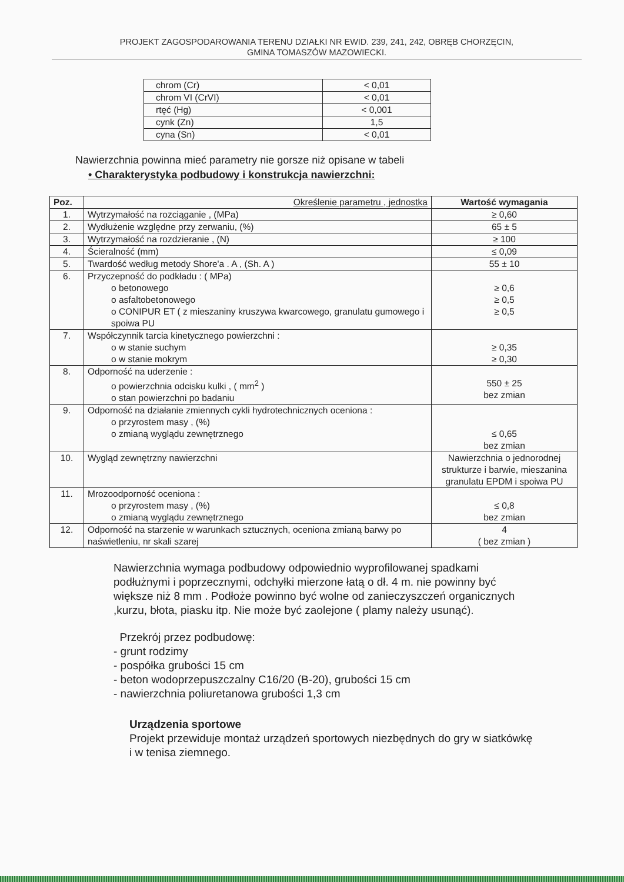PROJEKT ZAGOSPODAROWANIA TERENU DZIAŁKI NR EWID. 239, 241, 242, OBRĘB CHORZĘCIN,
GMINA TOMASZÓW MAZOWIECKI.
| chrom (Cr) | < 0,01 |
| chrom VI (CrVI) | < 0,01 |
| rtęć (Hg) | < 0,001 |
| cynk (Zn) | 1,5 |
| cyna (Sn) | < 0,01 |
Nawierzchnia powinna mieć parametry nie gorsze niż opisane w tabeli
• Charakterystyka podbudowy i konstrukcja nawierzchni:
| Poz. | Określenie parametru , jednostka | Wartość wymagania |
| --- | --- | --- |
| 1. | Wytrzymałość na rozciąganie , (MPa) | ≥ 0,60 |
| 2. | Wydłużenie względne przy zerwaniu, (%) | 65 ± 5 |
| 3. | Wytrzymałość na rozdzieranie , (N) | ≥ 100 |
| 4. | Ścieralność (mm) | ≤ 0,09 |
| 5. | Twardość według metody Shore'a . A , (Sh. A ) | 55 ± 10 |
| 6. | Przyczepność do podkładu : ( MPa) o betonowego o asfaltobetonowego o CONIPUR ET ( z mieszaniny kruszywa kwarcowego, granulatu gumowego i spoiwa PU | ≥ 0,6 ≥ 0,5 ≥ 0,5 |
| 7. | Współczynnik tarcia kinetycznego powierzchni : o w stanie suchym o w stanie mokrym | ≥ 0,35 ≥ 0,30 |
| 8. | Odporność na uderzenie : o powierzchnia odcisku kulki , ( mm<sup>2</sup> ) o stan powierzchni po badaniu | 550 ± 25 bez zmian |
| 9. | Odporność na działanie zmiennych cykli hydrotechnicznych oceniona : o przyrostem masy , (%) o zmianą wyglądu zewnętrznego | ≤ 0,65 bez zmian |
| 10. | Wygląd zewnętrzny nawierzchni | Nawierzchnia o jednorodnej strukturze i barwie, mieszanina granulatu EPDM i spoiwa PU |
| 11. | Mrozoodporność oceniona : o przyrostem masy , (%) o zmianą wyglądu zewnętrznego | ≤ 0,8 bez zmian |
| 12. | Odporność na starzenie w warunkach sztucznych, oceniona zmianą barwy po naświetleniu, nr skali szarej | 4 ( bez zmian ) |
Nawierzchnia wymaga podbudowy odpowiednio wyprofilowanej spadkami podłużnymi i poprzecznymi, odchyłki mierzone łatą o dł. 4 m. nie powinny być większe niż 8 mm . Podłoże powinno być wolne od zanieczyszczeń organicznych ,kurzu, błota, piasku itp. Nie może być zaolejone ( plamy należy usunąć).
Przekrój przez podbudowę:
- grunt rodzimy
- pospółka grubości 15 cm
- beton wodoprzepuszczalny C16/20 (B-20), grubości 15 cm
- nawierzchnia poliuretanowa grubości 1,3 cm
Urządzenia sportowe
Projekt przewiduje montaż urządzeń sportowych niezbędnych do gry w siatkówkę i w tenisa ziemnego.